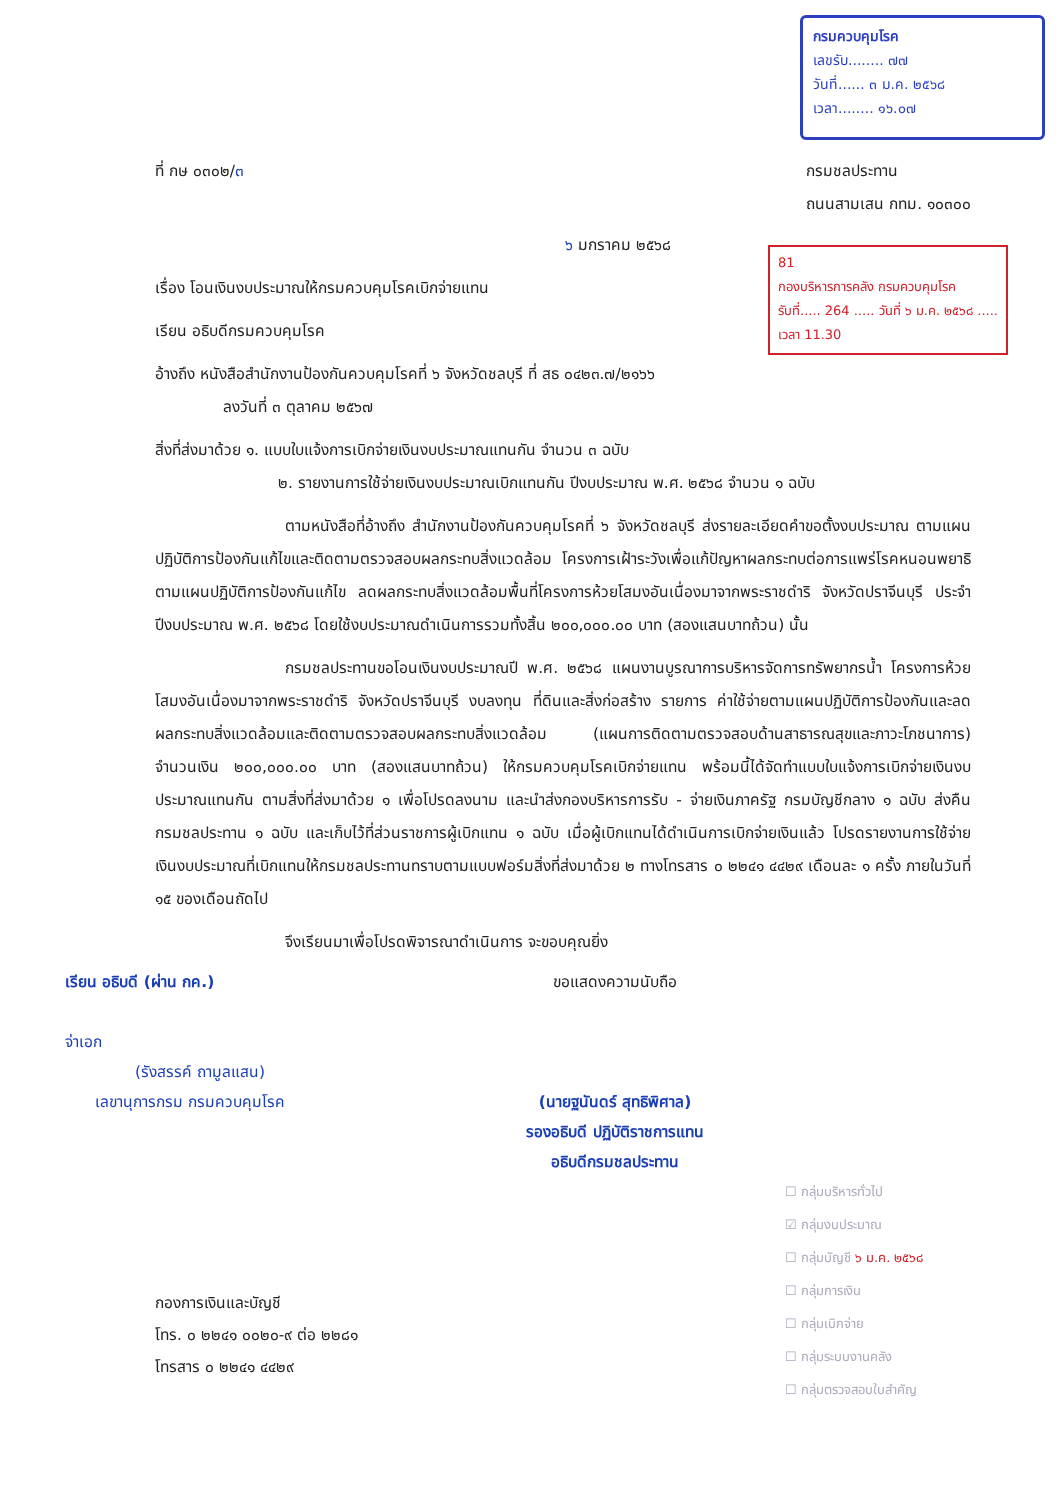กรมควบคุมโรค
เลขรับ........ ๗๗
วันที่...... ๓ ม.ค. ๒๕๖๘
เวลา........ ๑๖.๐๗
81
กองบริหารการคลัง กรมควบคุมโรค
รับที่..... 264 ..... วันที่ ๖ ม.ค. ๒๕๖๘ ..... เวลา 11.30
ที่ กษ ๐๓๐๒/๓ กรมชลประทาน
ถนนสามเสน กทม. ๑๐๓๐๐
๖ มกราคม ๒๕๖๘
เรื่อง โอนเงินงบประมาณให้กรมควบคุมโรคเบิกจ่ายแทน
เรียน อธิบดีกรมควบคุมโรค
อ้างถึง หนังสือสำนักงานป้องกันควบคุมโรคที่ ๖ จังหวัดชลบุรี ที่ สธ ๐๔๒๓.๗/๒๑๖๖
ลงวันที่ ๓ ตุลาคม ๒๕๖๗
สิ่งที่ส่งมาด้วย ๑. แบบใบแจ้งการเบิกจ่ายเงินงบประมาณแทนกัน จำนวน ๓ ฉบับ
๒. รายงานการใช้จ่ายเงินงบประมาณเบิกแทนกัน ปีงบประมาณ พ.ศ. ๒๕๖๘ จำนวน ๑ ฉบับ
ตามหนังสือที่อ้างถึง สำนักงานป้องกันควบคุมโรคที่ ๖ จังหวัดชลบุรี ส่งรายละเอียดคำขอตั้งงบประมาณ ตามแผนปฏิบัติการป้องกันแก้ไขและติดตามตรวจสอบผลกระทบสิ่งแวดล้อม โครงการเฝ้าระวังเพื่อแก้ปัญหาผลกระทบต่อการแพร่โรคหนอนพยาธิตามแผนปฏิบัติการป้องกันแก้ไข ลดผลกระทบสิ่งแวดล้อมพื้นที่โครงการห้วยโสมงอันเนื่องมาจากพระราชดำริ จังหวัดปราจีนบุรี ประจำปีงบประมาณ พ.ศ. ๒๕๖๘ โดยใช้งบประมาณดำเนินการรวมทั้งสิ้น ๒๐๐,๐๐๐.๐๐ บาท (สองแสนบาทถ้วน) นั้น
กรมชลประทานขอโอนเงินงบประมาณปี พ.ศ. ๒๕๖๘ แผนงานบูรณาการบริหารจัดการทรัพยากรน้ำ โครงการห้วยโสมงอันเนื่องมาจากพระราชดำริ จังหวัดปราจีนบุรี งบลงทุน ที่ดินและสิ่งก่อสร้าง รายการ ค่าใช้จ่ายตามแผนปฏิบัติการป้องกันและลดผลกระทบสิ่งแวดล้อมและติดตามตรวจสอบผลกระทบสิ่งแวดล้อม (แผนการติดตามตรวจสอบด้านสาธารณสุขและภาวะโภชนาการ) จำนวนเงิน ๒๐๐,๐๐๐.๐๐ บาท (สองแสนบาทถ้วน) ให้กรมควบคุมโรคเบิกจ่ายแทน พร้อมนี้ได้จัดทำแบบใบแจ้งการเบิกจ่ายเงินงบประมาณแทนกัน ตามสิ่งที่ส่งมาด้วย ๑ เพื่อโปรดลงนาม และนำส่งกองบริหารการรับ - จ่ายเงินภาครัฐ กรมบัญชีกลาง ๑ ฉบับ ส่งคืนกรมชลประทาน ๑ ฉบับ และเก็บไว้ที่ส่วนราชการผู้เบิกแทน ๑ ฉบับ เมื่อผู้เบิกแทนได้ดำเนินการเบิกจ่ายเงินแล้ว โปรดรายงานการใช้จ่ายเงินงบประมาณที่เบิกแทนให้กรมชลประทานทราบตามแบบฟอร์มสิ่งที่ส่งมาด้วย ๒ ทางโทรสาร ๐ ๒๒๔๑ ๔๔๒๙ เดือนละ ๑ ครั้ง ภายในวันที่ ๑๕ ของเดือนถัดไป
จึงเรียนมาเพื่อโปรดพิจารณาดำเนินการ จะขอบคุณยิ่ง
เรียน อธิบดี (ผ่าน กค.)
จ่าเอก
(รังสรรค์ ถามูลแสน)
เลขานุการกรม กรมควบคุมโรค
ขอแสดงความนับถือ
(นายฐนันดร์ สุทธิพิศาล)
รองอธิบดี ปฏิบัติราชการแทน
อธิบดีกรมชลประทาน
กองการเงินและบัญชี
โทร. ๐ ๒๒๔๑ ๐๐๒๐-๙ ต่อ ๒๒๘๑
โทรสาร ๐ ๒๒๔๑ ๔๔๒๙
☐ กลุ่มบริหารทั่วไป
☑ กลุ่มงบประมาณ
☐ กลุ่มบัญชี ๖ ม.ค. ๒๕๖๘
☐ กลุ่มการเงิน
☐ กลุ่มเบิกจ่าย
☐ กลุ่มระบบงานคลัง
☐ กลุ่มตรวจสอบใบสำคัญ